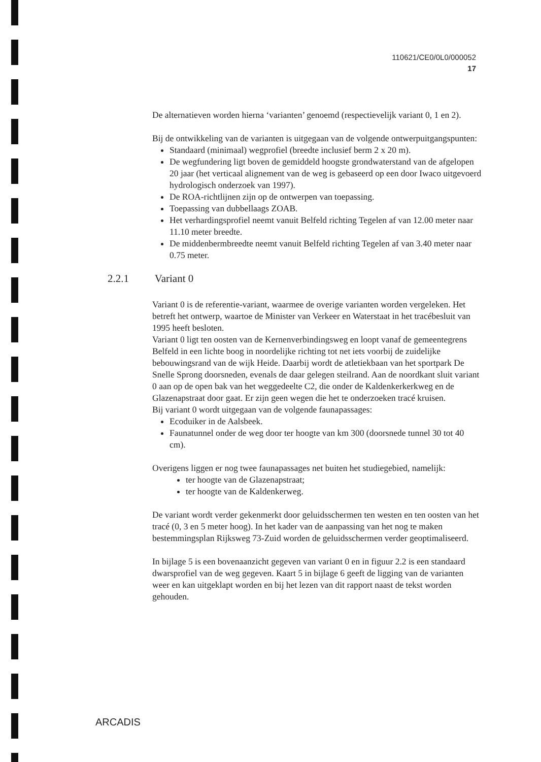110621/CE0/0L0/000052
17
De alternatieven worden hierna ‘varianten’ genoemd (respectievelijk variant 0, 1 en 2).
Bij de ontwikkeling van de varianten is uitgegaan van de volgende ontwerpuitgangspunten:
Standaard (minimaal) wegprofiel (breedte inclusief berm 2 x 20 m).
De wegfundering ligt boven de gemiddeld hoogste grondwaterstand van de afgelopen 20 jaar (het verticaal alignement van de weg is gebaseerd op een door Iwaco uitgevoerd hydrologisch onderzoek van 1997).
De ROA-richtlijnen zijn op de ontwerpen van toepassing.
Toepassing van dubbellaags ZOAB.
Het verhardingsprofiel neemt vanuit Belfeld richting Tegelen af van 12.00 meter naar 11.10 meter breedte.
De middenbermbreedte neemt vanuit Belfeld richting Tegelen af van 3.40 meter naar 0.75 meter.
2.2.1 Variant 0
Variant 0 is de referentie-variant, waarmee de overige varianten worden vergeleken. Het betreft het ontwerp, waartoe de Minister van Verkeer en Waterstaat in het tracébesluit van 1995 heeft besloten.
Variant 0 ligt ten oosten van de Kernenverbindingsweg en loopt vanaf de gemeentegrens Belfeld in een lichte boog in noordelijke richting tot net iets voorbij de zuidelijke bebouwingsrand van de wijk Heide. Daarbij wordt de atletiekbaan van het sportpark De Snelle Sprong doorsneden, evenals de daar gelegen steilrand. Aan de noordkant sluit variant 0 aan op de open bak van het weggedeelte C2, die onder de Kaldenkerkerkweg en de Glazenapstraat door gaat. Er zijn geen wegen die het te onderzoeken tracé kruisen.
Bij variant 0 wordt uitgegaan van de volgende faunapassages:
Ecoduiker in de Aalsbeek.
Faunatunnel onder de weg door ter hoogte van km 300 (doorsnede tunnel 30 tot 40 cm).
Overigens liggen er nog twee faunapassages net buiten het studiegebied, namelijk:
ter hoogte van de Glazenapstraat;
ter hoogte van de Kaldenkerweg.
De variant wordt verder gekenmerkt door geluidsschermen ten westen en ten oosten van het tracé (0, 3 en 5 meter hoog). In het kader van de aanpassing van het nog te maken bestemmingsplan Rijksweg 73-Zuid worden de geluidsschermen verder geoptimaliseerd.
In bijlage 5 is een bovenaanzicht gegeven van variant 0 en in figuur 2.2 is een standaard dwarsprofiel van de weg gegeven. Kaart 5 in bijlage 6 geeft de ligging van de varianten weer en kan uitgeklapt worden en bij het lezen van dit rapport naast de tekst worden gehouden.
ARCADIS